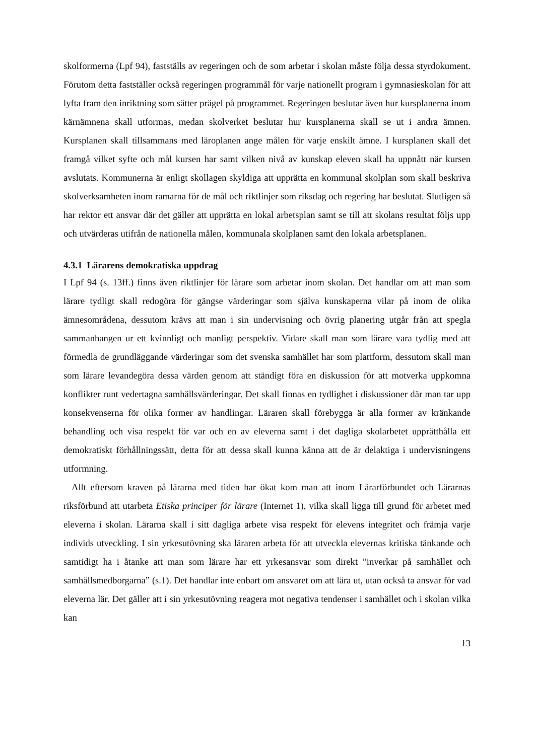skolformerna (Lpf 94), fastställs av regeringen och de som arbetar i skolan måste följa dessa styrdokument. Förutom detta fastställer också regeringen programmål för varje nationellt program i gymnasieskolan för att lyfta fram den inriktning som sätter prägel på programmet. Regeringen beslutar även hur kursplanerna inom kärnämnena skall utformas, medan skolverket beslutar hur kursplanerna skall se ut i andra ämnen. Kursplanen skall tillsammans med läroplanen ange målen för varje enskilt ämne. I kursplanen skall det framgå vilket syfte och mål kursen har samt vilken nivå av kunskap eleven skall ha uppnått när kursen avslutats. Kommunerna är enligt skollagen skyldiga att upprätta en kommunal skolplan som skall beskriva skolverksamheten inom ramarna för de mål och riktlinjer som riksdag och regering har beslutat. Slutligen så har rektor ett ansvar där det gäller att upprätta en lokal arbetsplan samt se till att skolans resultat följs upp och utvärderas utifrån de nationella målen, kommunala skolplanen samt den lokala arbetsplanen.
4.3.1 Lärarens demokratiska uppdrag
I Lpf 94 (s. 13ff.) finns även riktlinjer för lärare som arbetar inom skolan. Det handlar om att man som lärare tydligt skall redogöra för gängse värderingar som själva kunskaperna vilar på inom de olika ämnesområdena, dessutom krävs att man i sin undervisning och övrig planering utgår från att spegla sammanhangen ur ett kvinnligt och manligt perspektiv. Vidare skall man som lärare vara tydlig med att förmedla de grundläggande värderingar som det svenska samhället har som plattform, dessutom skall man som lärare levandegöra dessa värden genom att ständigt föra en diskussion för att motverka uppkomna konflikter runt vedertagna samhällsvärderingar. Det skall finnas en tydlighet i diskussioner där man tar upp konsekvenserna för olika former av handlingar. Läraren skall förebygga är alla former av kränkande behandling och visa respekt för var och en av eleverna samt i det dagliga skolarbetet upprätthålla ett demokratiskt förhållningssätt, detta för att dessa skall kunna känna att de är delaktiga i undervisningens utformning.
Allt eftersom kraven på lärarna med tiden har ökat kom man att inom Lärarförbundet och Lärarnas riksförbund att utarbeta Etiska principer för lärare (Internet 1), vilka skall ligga till grund för arbetet med eleverna i skolan. Lärarna skall i sitt dagliga arbete visa respekt för elevens integritet och främja varje individs utveckling. I sin yrkesutövning ska läraren arbeta för att utveckla elevernas kritiska tänkande och samtidigt ha i åtanke att man som lärare har ett yrkesansvar som direkt ”inverkar på samhället och samhällsmedborgarna” (s.1). Det handlar inte enbart om ansvaret om att lära ut, utan också ta ansvar för vad eleverna lär. Det gäller att i sin yrkesutövning reagera mot negativa tendenser i samhället och i skolan vilka kan
13